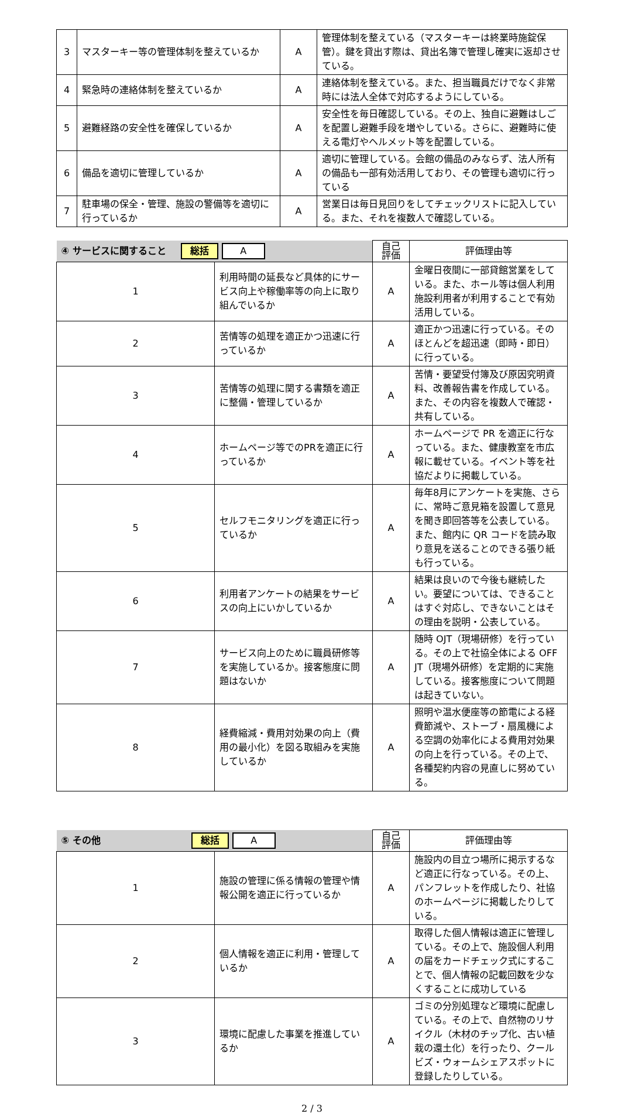| 3 | マスターキー等の管理体制を整えているか | A | 管理体制を整えている（マスターキーは終業時施錠保管）。鍵を貸出す際は、貸出名簿で管理し確実に返却させている。 |
| 4 | 緊急時の連絡体制を整えているか | A | 連絡体制を整えている。また、担当職員だけでなく非常時には法人全体で対応するようにしている。 |
| 5 | 避難経路の安全性を確保しているか | A | 安全性を毎日確認している。その上、独自に避難はしごを配置し避難手段を増やしている。さらに、避難時に使える電灯やヘルメット等を配置している。 |
| 6 | 備品を適切に管理しているか | A | 適切に管理している。会館の備品のみならず、法人所有の備品も一部有効活用しており、その管理も適切に行っている |
| 7 | 駐車場の保全・管理、施設の警備等を適切に行っているか | A | 営業日は毎日見回りをしてチェックリストに記入している。また、それを複数人で確認している。 |
| ④ サービスに関すること 総括 A | | 自己 評価 | 評価理由等 |
| --- | --- | --- | --- |
| 1 | 利用時間の延長など具体的にサービス向上や稼働率等の向上に取り組んでいるか | A | 金曜日夜間に一部貸館営業をしている。また、ホール等は個人利用施設利用者が利用することで有効活用している。 |
| 2 | 苦情等の処理を適正かつ迅速に行っているか | A | 適正かつ迅速に行っている。そのほとんどを超迅速（即時・即日）に行っている。 |
| 3 | 苦情等の処理に関する書類を適正に整備・管理しているか | A | 苦情・要望受付簿及び原因究明資料、改善報告書を作成している。また、その内容を複数人で確認・共有している。 |
| 4 | ホームページ等でのPRを適正に行っているか | A | ホームページで PR を適正に行なっている。また、健康教室を市広報に載せている。イベント等を社協だよりに掲載している。 |
| 5 | セルフモニタリングを適正に行っているか | A | 毎年8月にアンケートを実施、さらに、常時ご意見箱を設置して意見を聞き即回答等を公表している。また、館内に QR コードを読み取り意見を送ることのできる張り紙も行っている。 |
| 6 | 利用者アンケートの結果をサービスの向上にいかしているか | A | 結果は良いので今後も継続したい。要望については、できることはすぐ対応し、できないことはその理由を説明・公表している。 |
| 7 | サービス向上のために職員研修等を実施しているか。接客態度に問題はないか | A | 随時 OJT（現場研修）を行っている。その上で社協全体による OFF JT（現場外研修）を定期的に実施している。接客態度について問題は起きていない。 |
| 8 | 経費縮減・費用対効果の向上（費用の最小化）を図る取組みを実施しているか | A | 照明や温水便座等の節電による経費節減や、ストーブ・扇風機による空調の効率化による費用対効果の向上を行っている。その上で、各種契約内容の見直しに努めている。 |
| ⑤ その他 総括 A | | 自己 評価 | 評価理由等 |
| --- | --- | --- | --- |
| 1 | 施設の管理に係る情報の管理や情報公開を適正に行っているか | A | 施設内の目立つ場所に掲示するなど適正に行なっている。その上、パンフレットを作成したり、社協のホームページに掲載したりしている。 |
| 2 | 個人情報を適正に利用・管理しているか | A | 取得した個人情報は適正に管理している。その上で、施設個人利用の届をカードチェック式にすることで、個人情報の記載回数を少なくすることに成功している |
| 3 | 環境に配慮した事業を推進しているか | A | ゴミの分別処理など環境に配慮している。その上で、自然物のリサイクル（木材のチップ化、古い植栽の還土化）を行ったり、クールビズ・ウォームシェアスポットに登録したりしている。 |
2 / 3